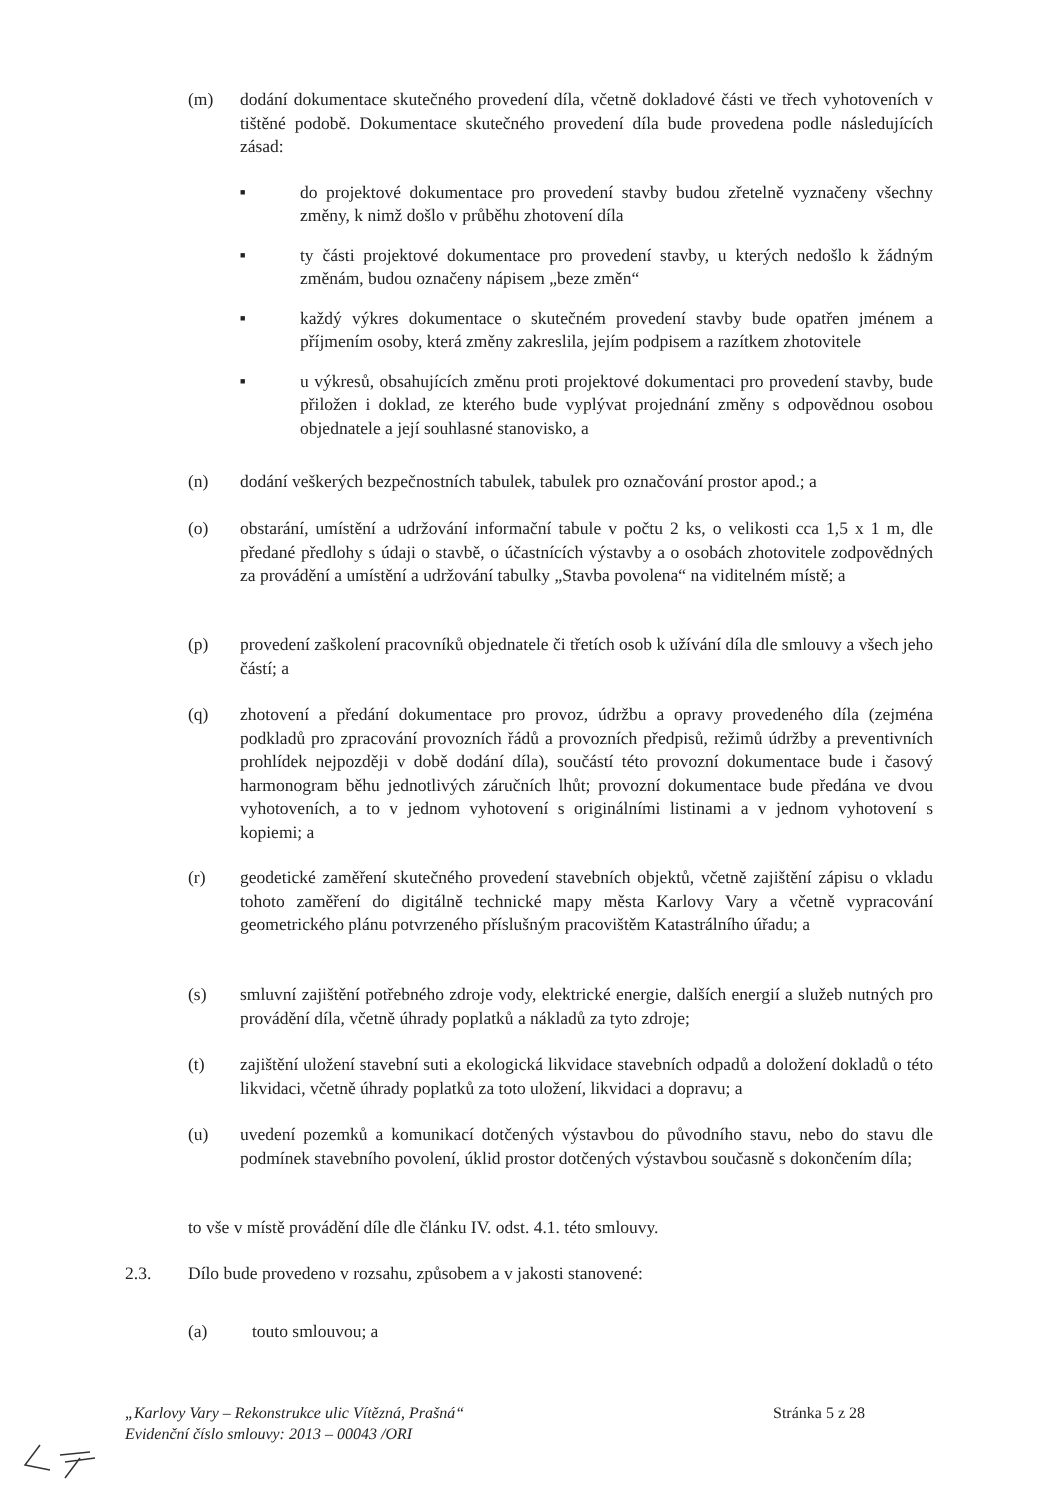(m) dodání dokumentace skutečného provedení díla, včetně dokladové části ve třech vyhotoveních v tištěné podobě. Dokumentace skutečného provedení díla bude provedena podle následujících zásad:
■
do projektové dokumentace pro provedení stavby budou zřetelně vyznačeny všechny změny, k nimž došlo v průběhu zhotovení díla
■
ty části projektové dokumentace pro provedení stavby, u kterých nedošlo k žádným změnám, budou označeny nápisem „beze změn“
■
každý výkres dokumentace o skutečném provedení stavby bude opatřen jménem a příjmením osoby, která změny zakreslila, jejím podpisem a razítkem zhotovitele
■
u výkresů, obsahujících změnu proti projektové dokumentaci pro provedení stavby, bude přiložen i doklad, ze kterého bude vyplývat projednání změny s odpovědnou osobou objednatele a její souhlasné stanovisko, a
(n) dodání veškerých bezpečnostních tabulek, tabulek pro označování prostor apod.; a
(o) obstarání, umístění a udržování informační tabule v počtu 2 ks, o velikosti cca 1,5 x 1 m, dle předané předlohy s údaji o stavbě, o účastnících výstavby a o osobách zhotovitele zodpovědných za provádění a umístění a udržování tabulky „Stavba povolena“ na viditelném místě; a
(p) provedení zaškolení pracovníků objednatele či třetích osob k užívání díla dle smlouvy a všech jeho částí; a
(q) zhotovení a předání dokumentace pro provoz, údržbu a opravy provedeného díla (zejména podkladů pro zpracování provozních řádů a provozních předpisů, režimů údržby a preventivních prohlídek nejpozději v době dodání díla), součástí této provozní dokumentace bude i časový harmonogram běhu jednotlivých záručních lhůt; provozní dokumentace bude předána ve dvou vyhotoveních, a to v jednom vyhotovení s originálními listinami a v jednom vyhotovení s kopiemi; a
(r) geodetické zaměření skutečného provedení stavebních objektů, včetně zajištění zápisu o vkladu tohoto zaměření do digitálně technické mapy města Karlovy Vary a včetně vypracování geometrického plánu potvrzeného příslušným pracovištěm Katastrálního úřadu; a
(s) smluvní zajištění potřebného zdroje vody, elektrické energie, dalších energií a služeb nutných pro provádění díla, včetně úhrady poplatků a nákladů za tyto zdroje;
(t) zajištění uložení stavební suti a ekologická likvidace stavebních odpadů a doložení dokladů o této likvidaci, včetně úhrady poplatků za toto uložení, likvidaci a dopravu; a
(u) uvedení pozemků a komunikací dotčených výstavbou do původního stavu, nebo do stavu dle podmínek stavebního povolení, úklid prostor dotčených výstavbou současně s dokončením díla;
to vše v místě provádění díle dle článku IV. odst. 4.1. této smlouvy.
2.3. Dílo bude provedeno v rozsahu, způsobem a v jakosti stanovené:
(a) touto smlouvou; a
„Karlovy Vary – Rekonstrukce ulic Vítězná, Prašná“
Evidenční číslo smlouvy: 2013 – 00043 /ORI
Stránka 5 z 28